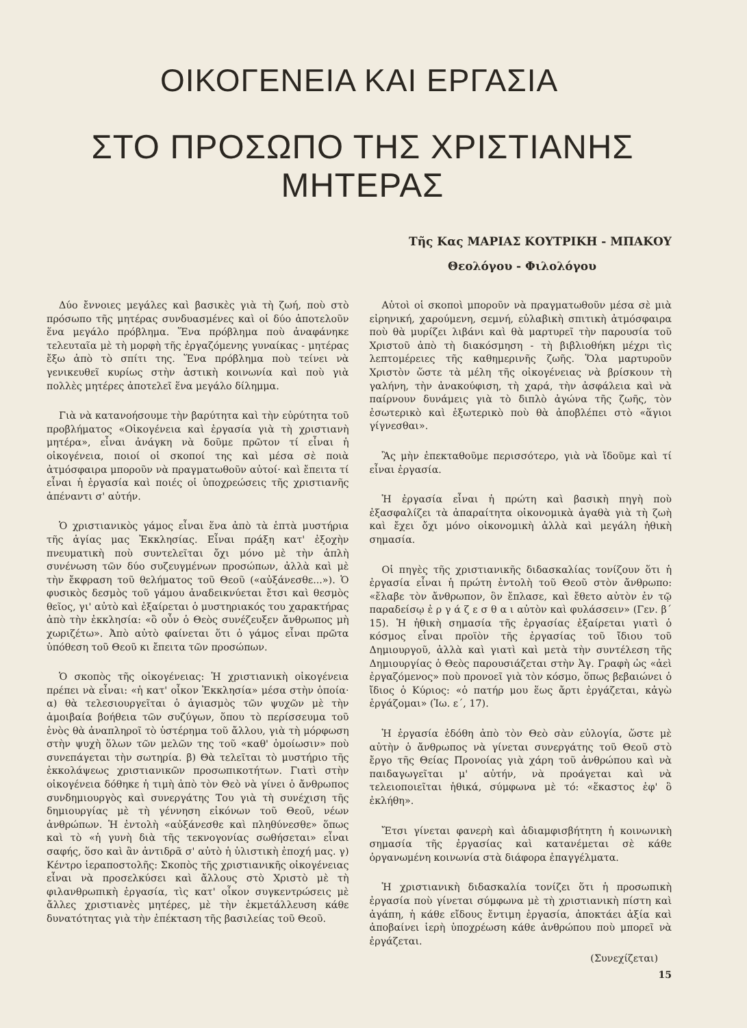ΟΙΚΟΓΕΝΕΙΑ ΚΑΙ ΕΡΓΑΣΙΑ
ΣΤΟ ΠΡΟΣΩΠΟ ΤΗΣ ΧΡΙΣΤΙΑΝΗΣ ΜΗΤΕΡΑΣ
Τῆς Κας ΜΑΡΙΑΣ ΚΟΥΤΡΙΚΗ - ΜΠΑΚΟΥ
Θεολόγου - Φιλολόγου
Δύο ἔννοιες μεγάλες καὶ βασικὲς γιὰ τὴ ζωή, ποὺ στὸ πρόσωπο τῆς μητέρας συνδυασμένες καὶ οἱ δύο ἀποτελοῦν ἕνα μεγάλο πρόβλημα. Ἕνα πρόβλημα ποὺ ἀναφάνηκε τελευταῖα μὲ τὴ μορφὴ τῆς ἐργαζόμενης γυναίκας - μητέρας ἔξω ἀπὸ τὸ σπίτι της. Ἕνα πρόβλημα ποὺ τείνει νὰ γενικευθεῖ κυρίως στὴν ἀστικὴ κοινωνία καὶ ποὺ γιὰ πολλὲς μητέρες ἀποτελεῖ ἕνα μεγάλο δίλημμα.
Γιὰ νὰ κατανοήσουμε τὴν βαρύτητα καὶ τὴν εὐρύτητα τοῦ προβλήματος «Οἰκογένεια καὶ ἐργασία γιὰ τὴ χριστιανὴ μητέρα», εἶναι ἀνάγκη νὰ δοῦμε πρῶτον τί εἶναι ἡ οἰκογένεια, ποιοί οἱ σκοποί της καὶ μέσα σὲ ποιὰ ἀτμόσφαιρα μποροῦν νὰ πραγματωθοῦν αὐτοί· καὶ ἔπειτα τί εἶναι ἡ ἐργασία καὶ ποιές οἱ ὑποχρεώσεις τῆς χριστιανῆς ἀπέναντι σ' αὐτήν.
Ὁ χριστιανικὸς γάμος εἶναι ἕνα ἀπὸ τὰ ἑπτὰ μυστήρια τῆς ἁγίας μας Ἐκκλησίας. Εἶναι πράξη κατ' ἐξοχὴν πνευματικὴ ποὺ συντελεῖται ὄχι μόνο μὲ τὴν ἁπλὴ συνένωση τῶν δύο συζευγμένων προσώπων, ἀλλὰ καὶ μὲ τὴν ἔκφραση τοῦ θελήματος τοῦ Θεοῦ («αὐξάνεσθε...»). Ὁ φυσικὸς δεσμὸς τοῦ γάμου ἀναδεικνύεται ἔτσι καὶ θεσμὸς θεῖος, γι' αὐτὸ καὶ ἐξαίρεται ὁ μυστηριακός του χαρακτήρας ἀπὸ τὴν ἐκκλησία: «ὃ οὖν ὁ Θεὸς συνέζευξεν ἄνθρωπος μὴ χωριζέτω». Ἀπὸ αὐτὸ φαίνεται ὅτι ὁ γάμος εἶναι πρῶτα ὑπόθεση τοῦ Θεοῦ κι ἔπειτα τῶν προσώπων.
Ὁ σκοπὸς τῆς οἰκογένειας: Ἡ χριστιανικὴ οἰκογένεια πρέπει νὰ εἶναι: «ἡ κατ' οἶκον Ἐκκλησία» μέσα στὴν ὁποία· α) θὰ τελεσιουργεῖται ὁ ἁγιασμὸς τῶν ψυχῶν μὲ τὴν ἀμοιβαία βοήθεια τῶν συζύγων, ὅπου τὸ περίσσευμα τοῦ ἑνὸς θὰ ἀναπληροῖ τὸ ὑστέρημα τοῦ ἄλλου, γιὰ τὴ μόρφωση στὴν ψυχὴ ὅλων τῶν μελῶν της τοῦ «καθ' ὁμοίωσιν» ποὺ συνεπάγεται τὴν σωτηρία. β) Θὰ τελεῖται τὸ μυστήριο τῆς ἐκκολάψεως χριστιανικῶν προσωπικοτήτων. Γιατὶ στὴν οἰκογένεια δόθηκε ἡ τιμὴ ἀπὸ τὸν Θεὸ νὰ γίνει ὁ ἄνθρωπος συνδημιουργὸς καὶ συνεργάτης Του γιὰ τὴ συνέχιση τῆς δημιουργίας μὲ τὴ γέννηση εἰκόνων τοῦ Θεοῦ, νέων ἀνθρώπων. Ἡ ἐντολὴ «αὐξάνεσθε καὶ πληθύνεσθε» ὅπως καὶ τὸ «ἡ γυνὴ διὰ τῆς τεκνογονίας σωθήσεται» εἶναι σαφής, ὅσο καὶ ἂν ἀντιδρᾶ σ' αὐτὸ ἡ ὑλιστικὴ ἐποχή μας. γ) Κέντρο ἱεραποστολῆς: Σκοπὸς τῆς χριστιανικῆς οἰκογένειας εἶναι νὰ προσελκύσει καὶ ἄλλους στὸ Χριστὸ μὲ τὴ φιλανθρωπικὴ ἐργασία, τὶς κατ' οἶκον συγκεντρώσεις μὲ ἄλλες χριστιανὲς μητέρες, μὲ τὴν ἐκμετάλλευση κάθε δυνατότητας γιὰ τὴν ἐπέκταση τῆς βασιλείας τοῦ Θεοῦ.
Αὐτοὶ οἱ σκοποὶ μποροῦν νὰ πραγματωθοῦν μέσα σὲ μιὰ εἰρηνική, χαρούμενη, σεμνή, εὐλαβικὴ σπιτικὴ ἀτμόσφαιρα ποὺ θὰ μυρίζει λιβάνι καὶ θὰ μαρτυρεῖ τὴν παρουσία τοῦ Χριστοῦ ἀπὸ τὴ διακόσμηση - τὴ βιβλιοθήκη μέχρι τὶς λεπτομέρειες τῆς καθημερινῆς ζωῆς. Ὅλα μαρτυροῦν Χριστὸν ὥστε τὰ μέλη τῆς οἰκογένειας νὰ βρίσκουν τὴ γαλήνη, τὴν ἀνακούφιση, τὴ χαρά, τὴν ἀσφάλεια καὶ νὰ παίρνουν δυνάμεις γιὰ τὸ διπλὸ ἀγώνα τῆς ζωῆς, τὸν ἐσωτερικὸ καὶ ἐξωτερικὸ ποὺ θὰ ἀποβλέπει στὸ «ἅγιοι γίγνεσθαι».
Ἂς μὴν ἐπεκταθοῦμε περισσότερο, γιὰ νὰ ἴδοῦμε καὶ τί εἶναι ἐργασία.
Ἡ ἐργασία εἶναι ἡ πρώτη καὶ βασικὴ πηγὴ ποὺ ἐξασφαλίζει τὰ ἀπαραίτητα οἰκονομικὰ ἀγαθὰ γιὰ τὴ ζωὴ καὶ ἔχει ὄχι μόνο οἰκονομικὴ ἀλλὰ καὶ μεγάλη ἠθικὴ σημασία.
Οἱ πηγὲς τῆς χριστιανικῆς διδασκαλίας τονίζουν ὅτι ἡ ἐργασία εἶναι ἡ πρώτη ἐντολὴ τοῦ Θεοῦ στὸν ἄνθρωπο: «ἔλαβε τὸν ἄνθρωπον, ὃν ἔπλασε, καὶ ἔθετο αὐτὸν ἐν τῷ παραδείσῳ ἐ ρ γ ά ζ ε σ θ α ι αὐτὸν καὶ φυλάσσειν» (Γεν. β΄ 15). Ἡ ἠθικὴ σημασία τῆς ἐργασίας ἐξαίρεται γιατὶ ὁ κόσμος εἶναι προϊὸν τῆς ἐργασίας τοῦ ἴδιου τοῦ Δημιουργοῦ, ἀλλὰ καὶ γιατὶ καὶ μετὰ τὴν συντέλεση τῆς Δημιουργίας ὁ Θεὸς παρουσιάζεται στὴν Ἁγ. Γραφὴ ὡς «ἀεὶ ἐργαζόμενος» ποὺ προνοεῖ γιὰ τὸν κόσμο, ὅπως βεβαιώνει ὁ ἴδιος ὁ Κύριος: «ὁ πατήρ μου ἕως ἄρτι ἐργάζεται, κἀγὼ ἐργάζομαι» (Ἰω. ε΄, 17).
Ἡ ἐργασία ἐδόθη ἀπὸ τὸν Θεὸ σὰν εὐλογία, ὥστε μὲ αὐτὴν ὁ ἄνθρωπος νὰ γίνεται συνεργάτης τοῦ Θεοῦ στὸ ἔργο τῆς Θείας Προνοίας γιὰ χάρη τοῦ ἀνθρώπου καὶ νὰ παιδαγωγεῖται μ' αὐτήν, νὰ προάγεται καὶ νὰ τελειοποιεῖται ἠθικά, σύμφωνα μὲ τό: «ἕκαστος ἐφ' ὃ ἐκλήθη».
Ἔτσι γίνεται φανερὴ καὶ ἀδιαμφισβήτητη ἡ κοινωνικὴ σημασία τῆς ἐργασίας καὶ κατανέμεται σὲ κάθε ὀργανωμένη κοινωνία στὰ διάφορα ἐπαγγέλματα.
Ἡ χριστιανικὴ διδασκαλία τονίζει ὅτι ἡ προσωπικὴ ἐργασία ποὺ γίνεται σύμφωνα μὲ τὴ χριστιανικὴ πίστη καὶ ἀγάπη, ἡ κάθε εἴδους ἔντιμη ἐργασία, ἀποκτάει ἀξία καὶ ἀποβαίνει ἱερὴ ὑποχρέωση κάθε ἀνθρώπου ποὺ μπορεῖ νὰ ἐργάζεται.
(Συνεχίζεται)
15